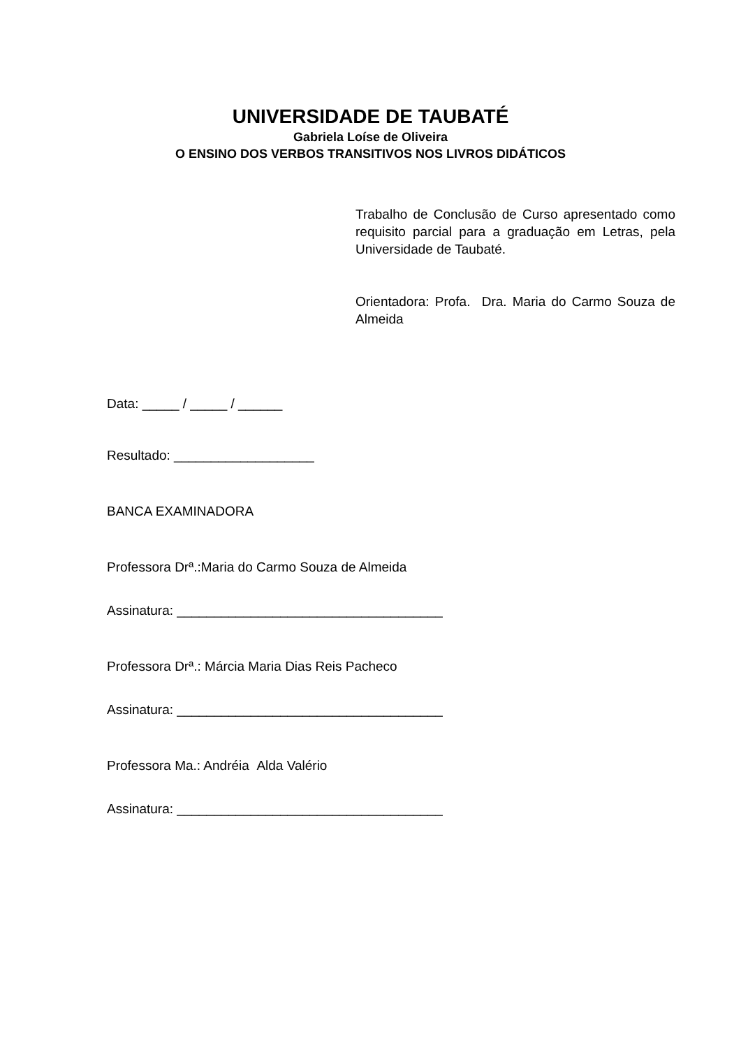UNIVERSIDADE DE TAUBATÉ
Gabriela Loíse de Oliveira
O ENSINO DOS VERBOS TRANSITIVOS NOS LIVROS DIDÁTICOS
Trabalho de Conclusão de Curso apresentado como requisito parcial para a graduação em Letras, pela Universidade de Taubaté.
Orientadora: Profa. Dra. Maria do Carmo Souza de Almeida
Data: _____ / _____ / ______
Resultado: ___________________
BANCA EXAMINADORA
Professora Drª.:Maria do Carmo Souza de Almeida
Assinatura: ____________________________________
Professora Drª.: Márcia Maria Dias Reis Pacheco
Assinatura: ____________________________________
Professora Ma.: Andréia Alda Valério
Assinatura: ____________________________________